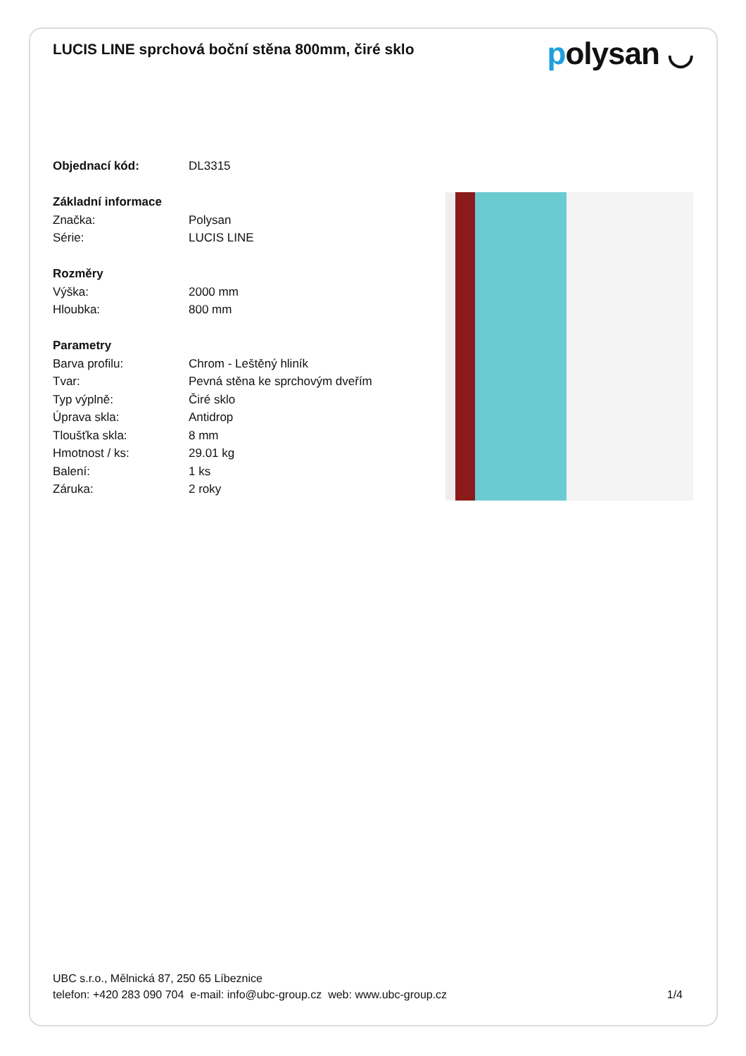LUCIS LINE sprchová boční stěna 800mm, čiré sklo
polysan ◡
| Objednací kód: | DL3315 |
| Základní informace | |
| Značka: | Polysan |
| Série: | LUCIS LINE |
| Rozměry | |
| Výška: | 2000 mm |
| Hloubka: | 800 mm |
| Parametry | |
| Barva profilu: | Chrom - Leštěný hliník |
| Tvar: | Pevná stěna ke sprchovým dveřím |
| Typ výplně: | Čiré sklo |
| Úprava skla: | Antidrop |
| Tloušťka skla: | 8 mm |
| Hmotnost / ks: | 29.01 kg |
| Balení: | 1 ks |
| Záruka: | 2 roky |
UBC s.r.o., Mělnická 87, 250 65 Líbeznice
telefon: +420 283 090 704 e-mail: info@ubc-group.cz web: www.ubc-group.cz 1/4